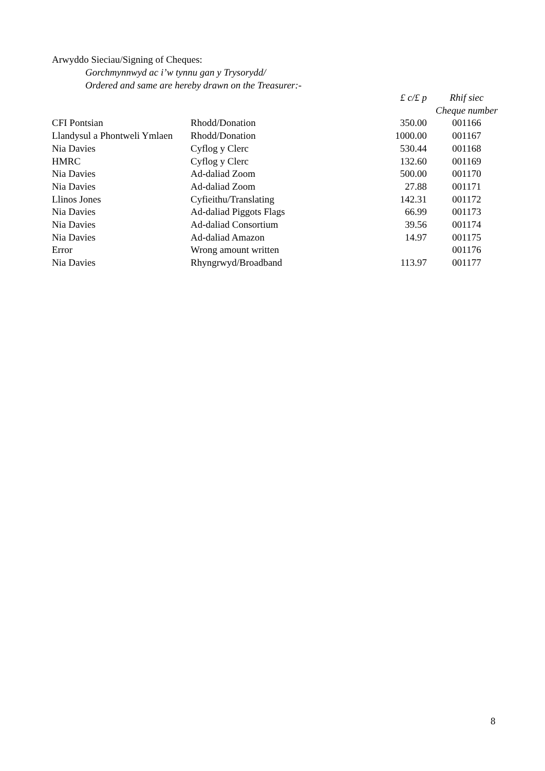Arwyddo Sieciau/Signing of Cheques:
Gorchmynnwyd ac i’w tynnu gan y Trysorydd/
Ordered and same are hereby drawn on the Treasurer:-
| | | £ c/£ p | Rhif siec Cheque number |
| --- | --- | --- | --- |
| CFI Pontsian | Rhodd/Donation | 350.00 | 001166 |
| Llandysul a Phontweli Ymlaen | Rhodd/Donation | 1000.00 | 001167 |
| Nia Davies | Cyflog y Clerc | 530.44 | 001168 |
| HMRC | Cyflog y Clerc | 132.60 | 001169 |
| Nia Davies | Ad-daliad Zoom | 500.00 | 001170 |
| Nia Davies | Ad-daliad Zoom | 27.88 | 001171 |
| Llinos Jones | Cyfieithu/Translating | 142.31 | 001172 |
| Nia Davies | Ad-daliad Piggots Flags | 66.99 | 001173 |
| Nia Davies | Ad-daliad Consortium | 39.56 | 001174 |
| Nia Davies | Ad-daliad Amazon | 14.97 | 001175 |
| Error | Wrong amount written | | 001176 |
| Nia Davies | Rhyngrwyd/Broadband | 113.97 | 001177 |
8